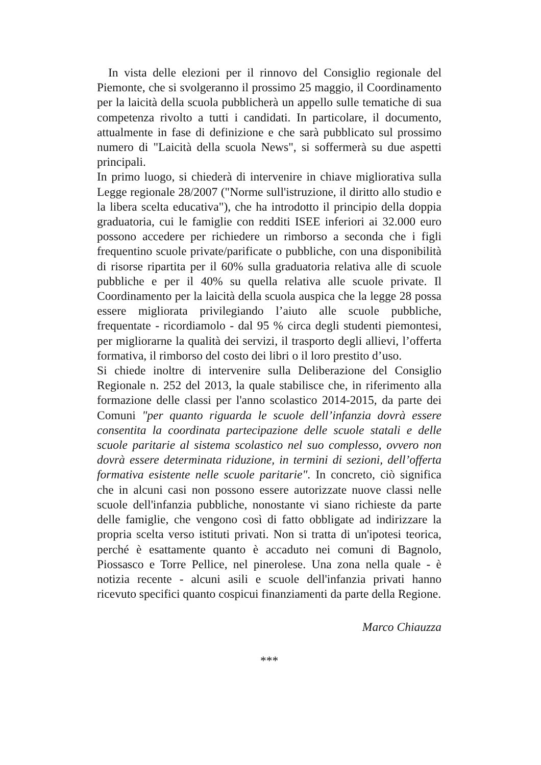In vista delle elezioni per il rinnovo del Consiglio regionale del Piemonte, che si svolgeranno il prossimo 25 maggio, il Coordinamento per la laicità della scuola pubblicherà un appello sulle tematiche di sua competenza rivolto a tutti i candidati. In particolare, il documento, attualmente in fase di definizione e che sarà pubblicato sul prossimo numero di "Laicità della scuola News", si soffermerà su due aspetti principali.
In primo luogo, si chiederà di intervenire in chiave migliorativa sulla Legge regionale 28/2007 ("Norme sull'istruzione, il diritto allo studio e la libera scelta educativa"), che ha introdotto il principio della doppia graduatoria, cui le famiglie con redditi ISEE inferiori ai 32.000 euro possono accedere per richiedere un rimborso a seconda che i figli frequentino scuole private/parificate o pubbliche, con una disponibilità di risorse ripartita per il 60% sulla graduatoria relativa alle di scuole pubbliche e per il 40% su quella relativa alle scuole private. Il Coordinamento per la laicità della scuola auspica che la legge 28 possa essere migliorata privilegiando l’aiuto alle scuole pubbliche, frequentate - ricordiamolo - dal 95 % circa degli studenti piemontesi, per migliorarne la qualità dei servizi, il trasporto degli allievi, l’offerta formativa, il rimborso del costo dei libri o il loro prestito d’uso.
Si chiede inoltre di intervenire sulla Deliberazione del Consiglio Regionale n. 252 del 2013, la quale stabilisce che, in riferimento alla formazione delle classi per l'anno scolastico 2014-2015, da parte dei Comuni "per quanto riguarda le scuole dell’infanzia dovrà essere consentita la coordinata partecipazione delle scuole statali e delle scuole paritarie al sistema scolastico nel suo complesso, ovvero non dovrà essere determinata riduzione, in termini di sezioni, dell’offerta formativa esistente nelle scuole paritarie". In concreto, ciò significa che in alcuni casi non possono essere autorizzate nuove classi nelle scuole dell'infanzia pubbliche, nonostante vi siano richieste da parte delle famiglie, che vengono così di fatto obbligate ad indirizzare la propria scelta verso istituti privati. Non si tratta di un'ipotesi teorica, perché è esattamente quanto è accaduto nei comuni di Bagnolo, Piossasco e Torre Pellice, nel pinerolese. Una zona nella quale - è notizia recente - alcuni asili e scuole dell'infanzia privati hanno ricevuto specifici quanto cospicui finanziamenti da parte della Regione.
Marco Chiauzza
***